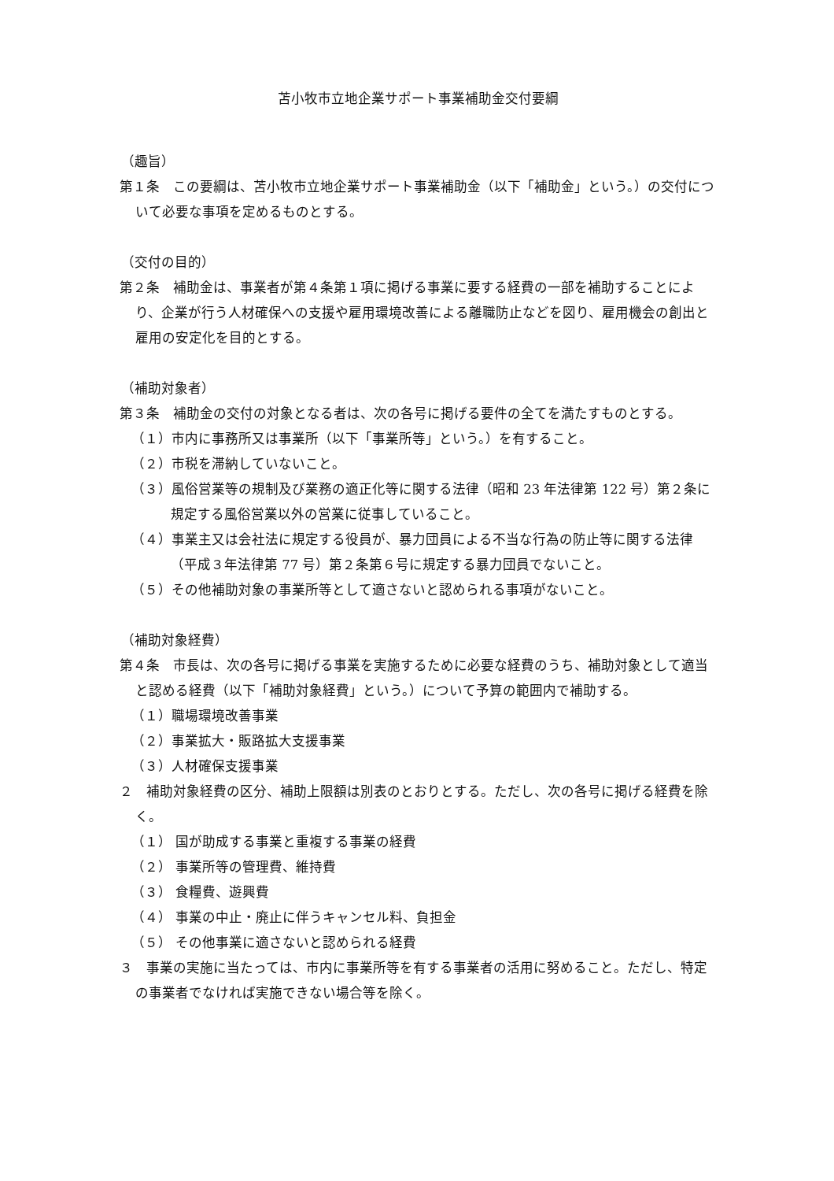苫小牧市立地企業サポート事業補助金交付要綱
（趣旨）
第１条　この要綱は、苫小牧市立地企業サポート事業補助金（以下「補助金」という。）の交付について必要な事項を定めるものとする。
（交付の目的）
第２条　補助金は、事業者が第４条第１項に掲げる事業に要する経費の一部を補助することにより、企業が行う人材確保への支援や雇用環境改善による離職防止などを図り、雇用機会の創出と雇用の安定化を目的とする。
（補助対象者）
第３条　補助金の交付の対象となる者は、次の各号に掲げる要件の全てを満たすものとする。
（１）市内に事務所又は事業所（以下「事業所等」という。）を有すること。
（２）市税を滞納していないこと。
（３）風俗営業等の規制及び業務の適正化等に関する法律（昭和 23 年法律第 122 号）第２条に規定する風俗営業以外の営業に従事していること。
（４）事業主又は会社法に規定する役員が、暴力団員による不当な行為の防止等に関する法律（平成３年法律第 77 号）第２条第６号に規定する暴力団員でないこと。
（５）その他補助対象の事業所等として適さないと認められる事項がないこと。
（補助対象経費）
第４条　市長は、次の各号に掲げる事業を実施するために必要な経費のうち、補助対象として適当と認める経費（以下「補助対象経費」という。）について予算の範囲内で補助する。
（１）職場環境改善事業
（２）事業拡大・販路拡大支援事業
（３）人材確保支援事業
２　補助対象経費の区分、補助上限額は別表のとおりとする。ただし、次の各号に掲げる経費を除く。
（１） 国が助成する事業と重複する事業の経費
（２） 事業所等の管理費、維持費
（３） 食糧費、遊興費
（４） 事業の中止・廃止に伴うキャンセル料、負担金
（５） その他事業に適さないと認められる経費
３　事業の実施に当たっては、市内に事業所等を有する事業者の活用に努めること。ただし、特定の事業者でなければ実施できない場合等を除く。